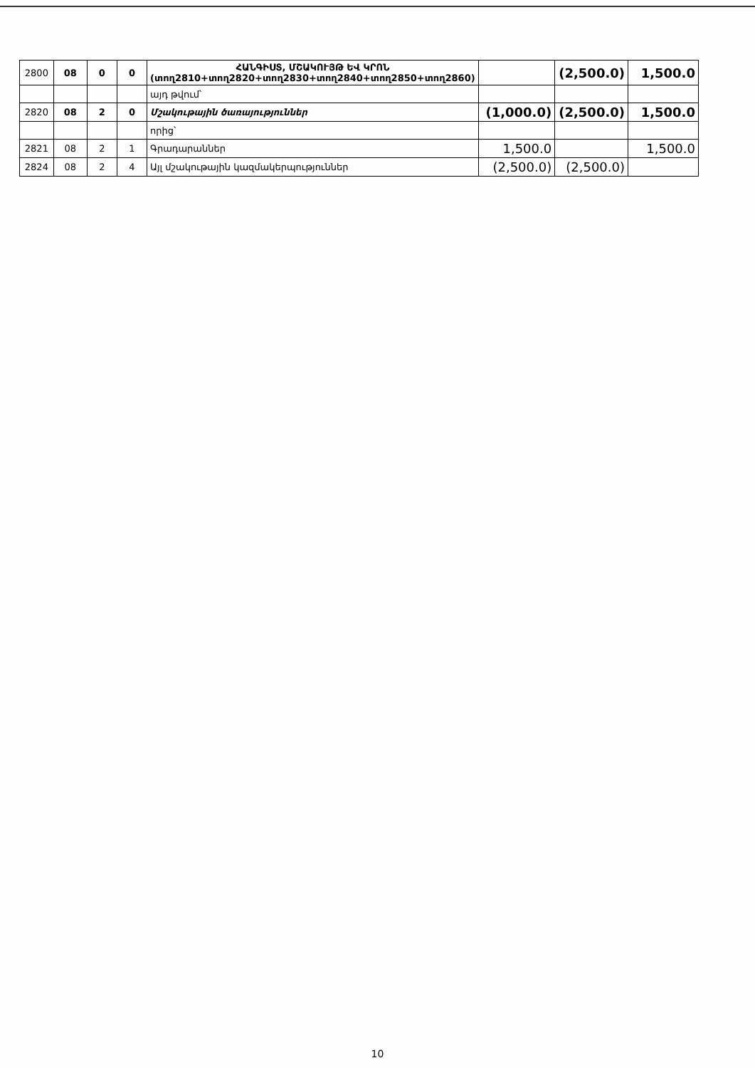| 2800 | 08 | 0 | 0 | ՀԱՆԳԻՍՏ, ՄՇԱԿՈՒՅԹ ԵՎ ԿՐՈՆ (տող2810+տող2820+տող2830+տող2840+տող2850+տող2860) | | (2,500.0) | 1,500.0 |
| | | | | այդ թվում՝ | | | |
| 2820 | 08 | 2 | 0 | Մշակութային ծառայություններ | (1,000.0) | (2,500.0) | 1,500.0 |
| | | | | որից՝ | | | |
| 2821 | 08 | 2 | 1 | Գրադարաններ | 1,500.0 | | 1,500.0 |
| 2824 | 08 | 2 | 4 | Այլ մշակութային կազմակերպություններ | (2,500.0) | (2,500.0) | |
10